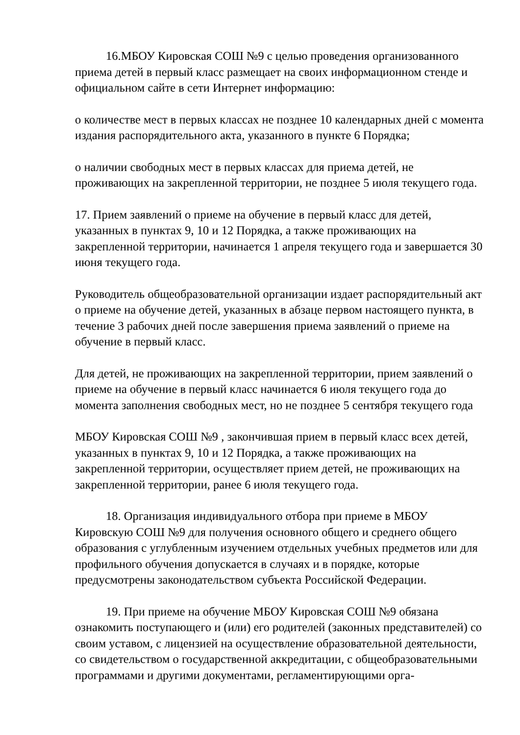16.МБОУ Кировская СОШ №9 с целью проведения организованного приема детей в первый класс размещает на своих информационном стенде и официальном сайте в сети Интернет информацию:
о количестве мест в первых классах не позднее 10 календарных дней с момента издания распорядительного акта, указанного в пункте 6 Порядка;
о наличии свободных мест в первых классах для приема детей, не проживающих на закрепленной территории, не позднее 5 июля текущего года.
17. Прием заявлений о приеме на обучение в первый класс для детей, указанных в пунктах 9, 10 и 12 Порядка, а также проживающих на закрепленной территории, начинается 1 апреля текущего года и завершается 30 июня текущего года.
Руководитель общеобразовательной организации издает распорядительный акт о приеме на обучение детей, указанных в абзаце первом настоящего пункта, в течение 3 рабочих дней после завершения приема заявлений о приеме на обучение в первый класс.
Для детей, не проживающих на закрепленной территории, прием заявлений о приеме на обучение в первый класс начинается 6 июля текущего года до момента заполнения свободных мест, но не позднее 5 сентября текущего года
МБОУ Кировская СОШ №9 , закончившая прием в первый класс всех детей, указанных в пунктах 9, 10 и 12 Порядка, а также проживающих на закрепленной территории, осуществляет прием детей, не проживающих на закрепленной территории, ранее 6 июля текущего года.
18. Организация индивидуального отбора при приеме в МБОУ Кировскую СОШ №9 для получения основного общего и среднего общего образования с углубленным изучением отдельных учебных предметов или для профильного обучения допускается в случаях и в порядке, которые предусмотрены законодательством субъекта Российской Федерации.
19. При приеме на обучение МБОУ Кировская СОШ №9 обязана ознакомить поступающего и (или) его родителей (законных представителей) со своим уставом, с лицензией на осуществление образовательной деятельности, со свидетельством о государственной аккредитации, с общеобразовательными программами и другими документами, регламентирующими орга-